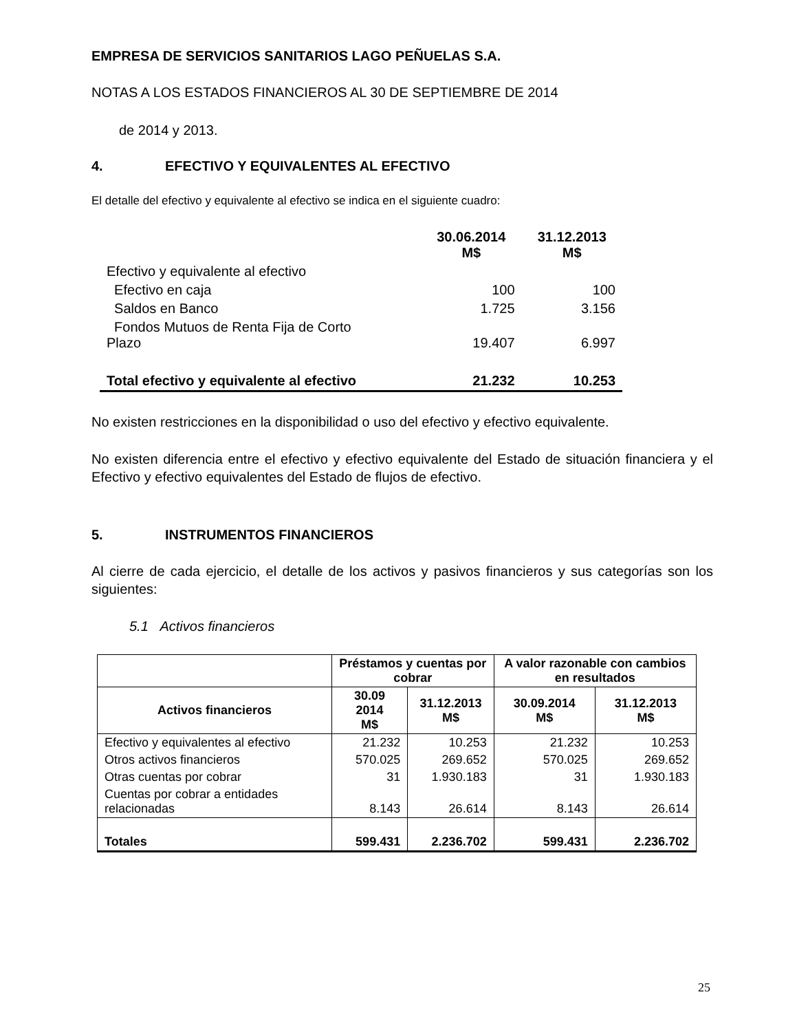EMPRESA DE SERVICIOS SANITARIOS LAGO PEÑUELAS S.A.
NOTAS A LOS ESTADOS FINANCIEROS AL 30 DE SEPTIEMBRE DE 2014
de 2014 y 2013.
4. EFECTIVO Y EQUIVALENTES AL EFECTIVO
El detalle del efectivo y equivalente al efectivo se indica en el siguiente cuadro:
| | 30.06.2014 M$ | 31.12.2013 M$ |
| --- | --- | --- |
| Efectivo y equivalente al efectivo | | |
| Efectivo en caja | 100 | 100 |
| Saldos en Banco | 1.725 | 3.156 |
| Fondos Mutuos de Renta Fija de Corto Plazo | 19.407 | 6.997 |
| Total efectivo y equivalente al efectivo | 21.232 | 10.253 |
No existen restricciones en la disponibilidad o uso del efectivo y efectivo equivalente.
No existen diferencia entre el efectivo y efectivo equivalente del Estado de situación financiera y el Efectivo y efectivo equivalentes del Estado de flujos de efectivo.
5. INSTRUMENTOS FINANCIEROS
Al cierre de cada ejercicio, el detalle de los activos y pasivos financieros y sus categorías son los siguientes:
5.1 Activos financieros
| | Préstamos y cuentas por cobrar | | A valor razonable con cambios en resultados | |
| --- | --- | --- | --- | --- |
| Activos financieros | 30.09 2014 M$ | 31.12.2013 M$ | 30.09.2014 M$ | 31.12.2013 M$ |
| Efectivo y equivalentes al efectivo | 21.232 | 10.253 | 21.232 | 10.253 |
| Otros activos financieros | 570.025 | 269.652 | 570.025 | 269.652 |
| Otras cuentas por cobrar | 31 | 1.930.183 | 31 | 1.930.183 |
| Cuentas por cobrar a entidades relacionadas | 8.143 | 26.614 | 8.143 | 26.614 |
| Totales | 599.431 | 2.236.702 | 599.431 | 2.236.702 |
25